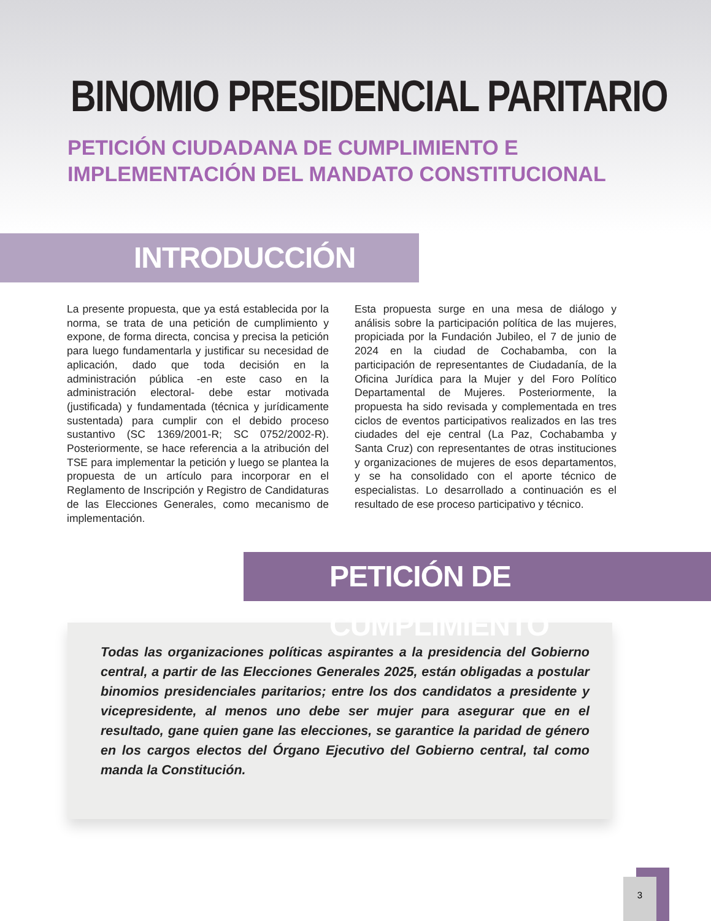BINOMIO PRESIDENCIAL PARITARIO
PETICIÓN CIUDADANA DE CUMPLIMIENTO E IMPLEMENTACIÓN DEL MANDATO CONSTITUCIONAL
INTRODUCCIÓN
La presente propuesta, que ya está establecida por la norma, se trata de una petición de cumplimiento y expone, de forma directa, concisa y precisa la petición para luego fundamentarla y justificar su necesidad de aplicación, dado que toda decisión en la administración pública -en este caso en la administración electoral- debe estar motivada (justificada) y fundamentada (técnica y jurídicamente sustentada) para cumplir con el debido proceso sustantivo (SC 1369/2001-R; SC 0752/2002-R). Posteriormente, se hace referencia a la atribución del TSE para implementar la petición y luego se plantea la propuesta de un artículo para incorporar en el Reglamento de Inscripción y Registro de Candidaturas de las Elecciones Generales, como mecanismo de implementación.
Esta propuesta surge en una mesa de diálogo y análisis sobre la participación política de las mujeres, propiciada por la Fundación Jubileo, el 7 de junio de 2024 en la ciudad de Cochabamba, con la participación de representantes de Ciudadanía, de la Oficina Jurídica para la Mujer y del Foro Político Departamental de Mujeres. Posteriormente, la propuesta ha sido revisada y complementada en tres ciclos de eventos participativos realizados en las tres ciudades del eje central (La Paz, Cochabamba y Santa Cruz) con representantes de otras instituciones y organizaciones de mujeres de esos departamentos, y se ha consolidado con el aporte técnico de especialistas. Lo desarrollado a continuación es el resultado de ese proceso participativo y técnico.
PETICIÓN DE CUMPLIMIENTO
Todas las organizaciones políticas aspirantes a la presidencia del Gobierno central, a partir de las Elecciones Generales 2025, están obligadas a postular binomios presidenciales paritarios; entre los dos candidatos a presidente y vicepresidente, al menos uno debe ser mujer para asegurar que en el resultado, gane quien gane las elecciones, se garantice la paridad de género en los cargos electos del Órgano Ejecutivo del Gobierno central, tal como manda la Constitución.
3